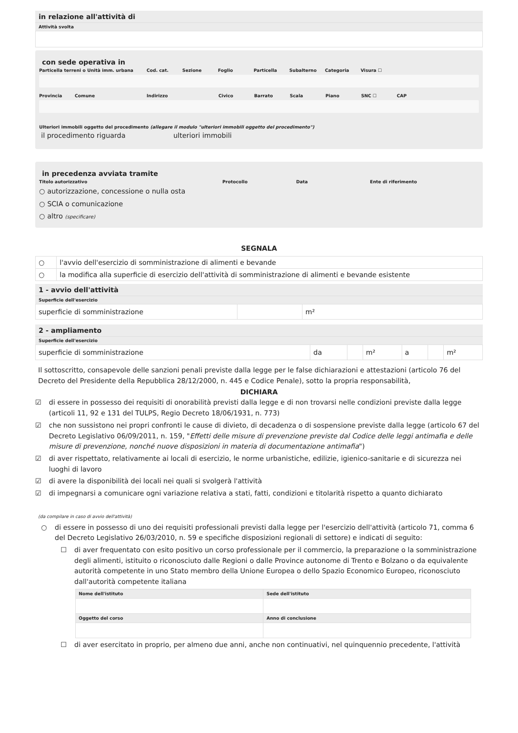in relazione all'attività di
Attività svolta
con sede operativa in
Particella terreni o Unità imm. urbana Cod. cat. Sezione Foglio Particella Subalterno Categoria Visura ☐
Provincia Comune Indirizzo Civico Barrato Scala Piano SNC ☐ CAP
Ulteriori immobili oggetto del procedimento (allegare il modulo "ulteriori immobili oggetto del procedimento")
il procedimento riguarda ulteriori immobili
in precedenza avviata tramite
Titolo autorizzativo Protocollo Data Ente di riferimento
○ autorizzazione, concessione o nulla osta
○ SCIA o comunicazione
○ altro (specificare)
SEGNALA
| ○ | l'avvio dell'esercizio di somministrazione di alimenti e bevande |
| ○ | la modifica alla superficie di esercizio dell'attività di somministrazione di alimenti e bevande esistente |
1 - avvio dell'attività
Superficie dell'esercizio
| superficie di somministrazione | | m² |
2 - ampliamento
Superficie dell'esercizio
| superficie di somministrazione | da | | m² | a | | m² |
Il sottoscritto, consapevole delle sanzioni penali previste dalla legge per le false dichiarazioni e attestazioni (articolo 76 del Decreto del Presidente della Repubblica 28/12/2000, n. 445 e Codice Penale), sotto la propria responsabilità,
DICHIARA
☑ di essere in possesso dei requisiti di onorabilità previsti dalla legge e di non trovarsi nelle condizioni previste dalla legge (articoli 11, 92 e 131 del TULPS, Regio Decreto 18/06/1931, n. 773)
☑ che non sussistono nei propri confronti le cause di divieto, di decadenza o di sospensione previste dalla legge (articolo 67 del Decreto Legislativo 06/09/2011, n. 159, "Effetti delle misure di prevenzione previste dal Codice delle leggi antimafia e delle misure di prevenzione, nonché nuove disposizioni in materia di documentazione antimafia")
☑ di aver rispettato, relativamente ai locali di esercizio, le norme urbanistiche, edilizie, igienico-sanitarie e di sicurezza nei luoghi di lavoro
☑ di avere la disponibilità dei locali nei quali si svolgerà l'attività
☑ di impegnarsi a comunicare ogni variazione relativa a stati, fatti, condizioni e titolarità rispetto a quanto dichiarato
(da compilare in caso di avvio dell'attività)
○ di essere in possesso di uno dei requisiti professionali previsti dalla legge per l'esercizio dell'attività (articolo 71, comma 6 del Decreto Legislativo 26/03/2010, n. 59 e specifiche disposizioni regionali di settore) e indicati di seguito:
☐ di aver frequentato con esito positivo un corso professionale per il commercio, la preparazione o la somministrazione degli alimenti, istituito o riconosciuto dalle Regioni o dalle Province autonome di Trento e Bolzano o da equivalente autorità competente in uno Stato membro della Unione Europea o dello Spazio Economico Europeo, riconosciuto dall'autorità competente italiana
| Nome dell'istituto | Sede dell'istituto |
| --- | --- |
| Oggetto del corso | Anno di conclusione |
☐ di aver esercitato in proprio, per almeno due anni, anche non continuativi, nel quinquennio precedente, l'attività